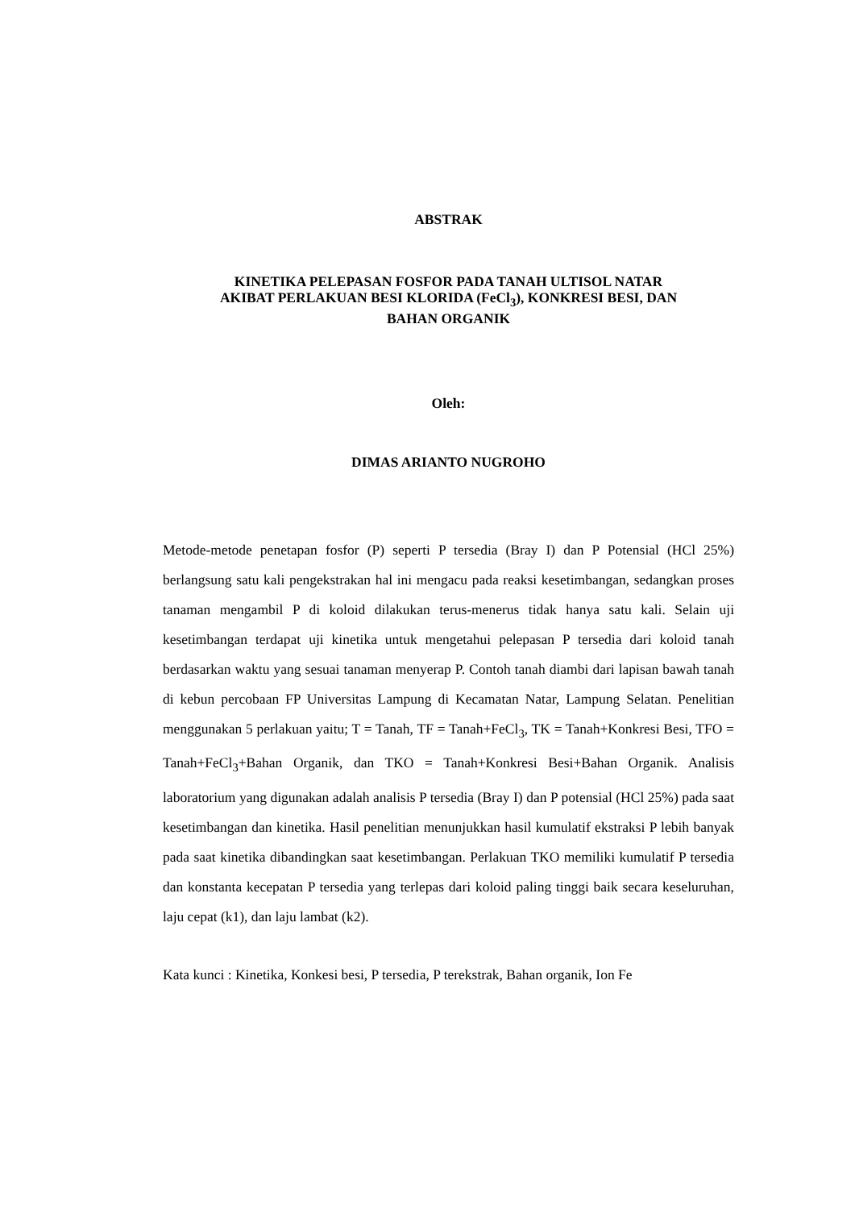ABSTRAK
KINETIKA PELEPASAN FOSFOR PADA TANAH ULTISOL NATAR
AKIBAT PERLAKUAN BESI KLORIDA (FeCl<sub>3</sub>), KONKRESI BESI, DAN
BAHAN ORGANIK
Oleh:
DIMAS ARIANTO NUGROHO
Metode-metode penetapan fosfor (P) seperti P tersedia (Bray I) dan P Potensial (HCl 25%) berlangsung satu kali pengekstrakan hal ini mengacu pada reaksi kesetimbangan, sedangkan proses tanaman mengambil P di koloid dilakukan terus-menerus tidak hanya satu kali. Selain uji kesetimbangan terdapat uji kinetika untuk mengetahui pelepasan P tersedia dari koloid tanah berdasarkan waktu yang sesuai tanaman menyerap P. Contoh tanah diambi dari lapisan bawah tanah di kebun percobaan FP Universitas Lampung di Kecamatan Natar, Lampung Selatan. Penelitian menggunakan 5 perlakuan yaitu; T = Tanah, TF = Tanah+FeCl<sub>3</sub>, TK = Tanah+Konkresi Besi, TFO = Tanah+FeCl<sub>3</sub>+Bahan Organik, dan TKO = Tanah+Konkresi Besi+Bahan Organik. Analisis laboratorium yang digunakan adalah analisis P tersedia (Bray I) dan P potensial (HCl 25%) pada saat kesetimbangan dan kinetika. Hasil penelitian menunjukkan hasil kumulatif ekstraksi P lebih banyak pada saat kinetika dibandingkan saat kesetimbangan. Perlakuan TKO memiliki kumulatif P tersedia dan konstanta kecepatan P tersedia yang terlepas dari koloid paling tinggi baik secara keseluruhan, laju cepat (k1), dan laju lambat (k2).
Kata kunci : Kinetika, Konkesi besi, P tersedia, P terekstrak, Bahan organik, Ion Fe